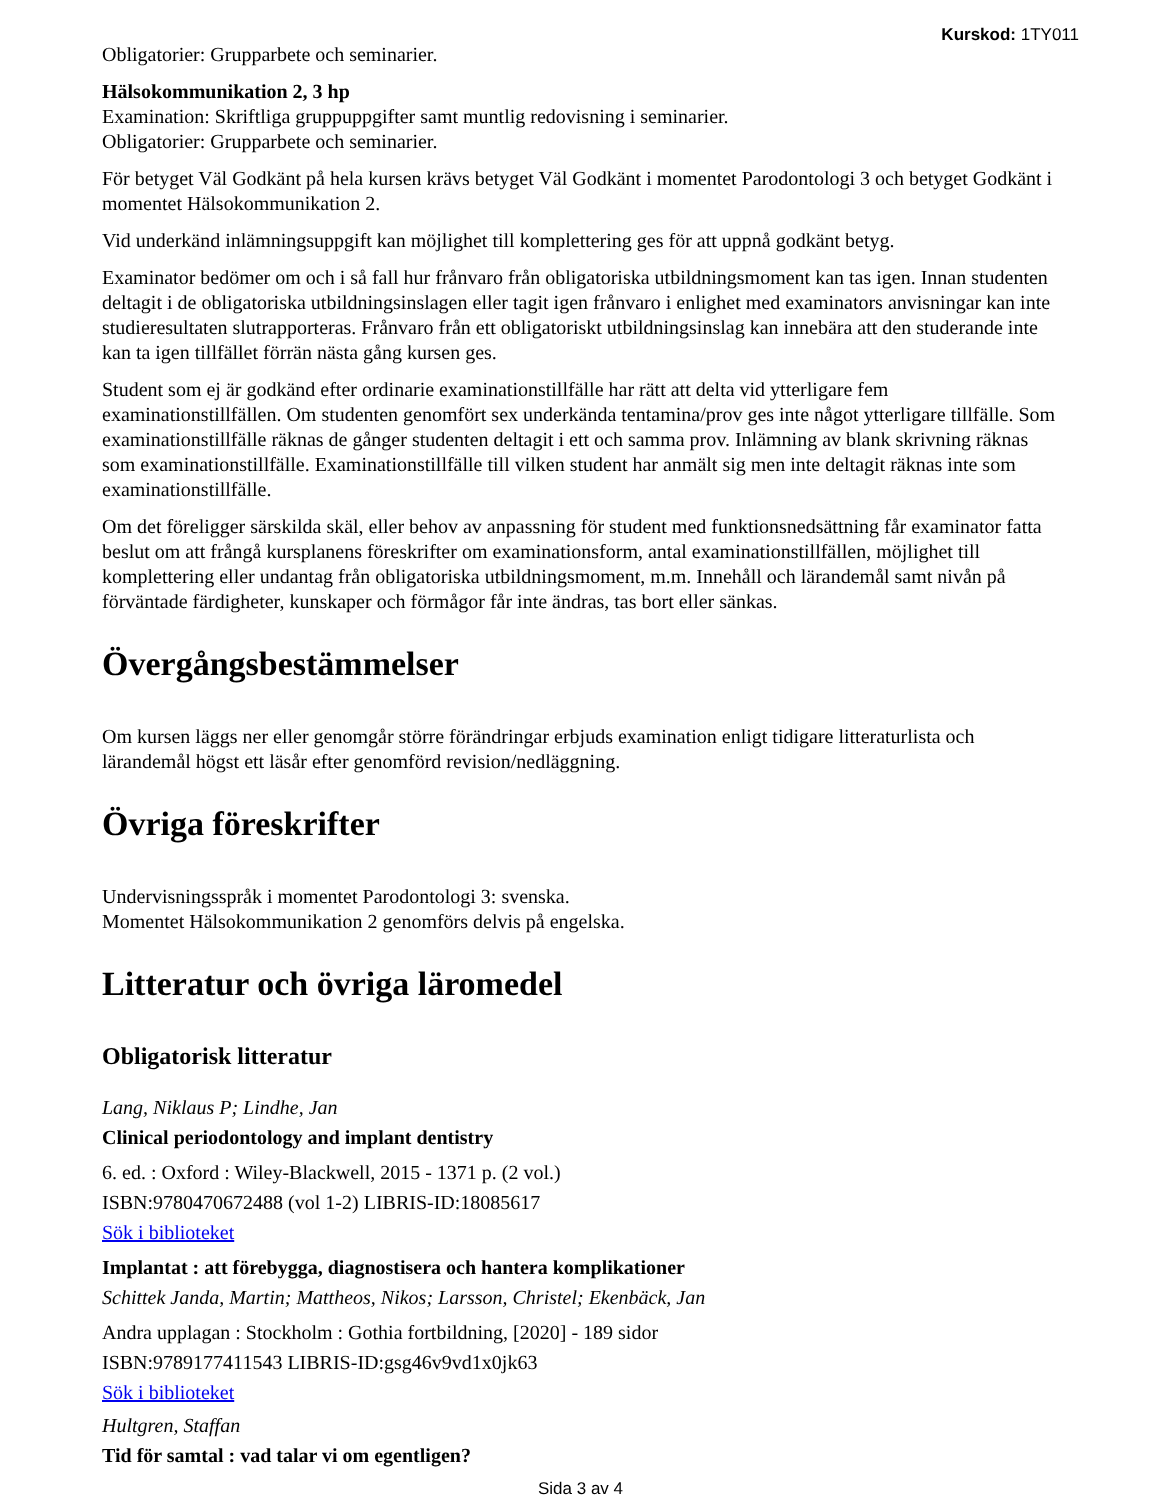Kurskod: 1TY011
Obligatorier: Grupparbete och seminarier.
Hälsokommunikation 2, 3 hp
Examination: Skriftliga gruppuppgifter samt muntlig redovisning i seminarier.
Obligatorier: Grupparbete och seminarier.
För betyget Väl Godkänt på hela kursen krävs betyget Väl Godkänt i momentet Parodontologi 3 och betyget Godkänt i momentet Hälsokommunikation 2.
Vid underkänd inlämningsuppgift kan möjlighet till komplettering ges för att uppnå godkänt betyg.
Examinator bedömer om och i så fall hur frånvaro från obligatoriska utbildningsmoment kan tas igen. Innan studenten deltagit i de obligatoriska utbildningsinslagen eller tagit igen frånvaro i enlighet med examinators anvisningar kan inte studieresultaten slutrapporteras. Frånvaro från ett obligatoriskt utbildningsinslag kan innebära att den studerande inte kan ta igen tillfället förrän nästa gång kursen ges.
Student som ej är godkänd efter ordinarie examinationstillfälle har rätt att delta vid ytterligare fem examinationstillfällen. Om studenten genomfört sex underkända tentamina/prov ges inte något ytterligare tillfälle. Som examinationstillfälle räknas de gånger studenten deltagit i ett och samma prov. Inlämning av blank skrivning räknas som examinationstillfälle. Examinationstillfälle till vilken student har anmält sig men inte deltagit räknas inte som examinationstillfälle.
Om det föreligger särskilda skäl, eller behov av anpassning för student med funktionsnedsättning får examinator fatta beslut om att frångå kursplanens föreskrifter om examinationsform, antal examinationstillfällen, möjlighet till komplettering eller undantag från obligatoriska utbildningsmoment, m.m. Innehåll och lärandemål samt nivån på förväntade färdigheter, kunskaper och förmågor får inte ändras, tas bort eller sänkas.
Övergångsbestämmelser
Om kursen läggs ner eller genomgår större förändringar erbjuds examination enligt tidigare litteraturlista och lärandemål högst ett läsår efter genomförd revision/nedläggning.
Övriga föreskrifter
Undervisningsspråk i momentet Parodontologi 3: svenska.
Momentet Hälsokommunikation 2 genomförs delvis på engelska.
Litteratur och övriga läromedel
Obligatorisk litteratur
Lang, Niklaus P; Lindhe, Jan
Clinical periodontology and implant dentistry
6. ed. : Oxford : Wiley-Blackwell, 2015 - 1371 p. (2 vol.)
ISBN:9780470672488 (vol 1-2) LIBRIS-ID:18085617
Sök i biblioteket
Implantat : att förebygga, diagnostisera och hantera komplikationer
Schittek Janda, Martin; Mattheos, Nikos; Larsson, Christel; Ekenbäck, Jan
Andra upplagan : Stockholm : Gothia fortbildning, [2020] - 189 sidor
ISBN:9789177411543 LIBRIS-ID:gsg46v9vd1x0jk63
Sök i biblioteket
Hultgren, Staffan
Tid för samtal : vad talar vi om egentligen?
Sida 3 av 4